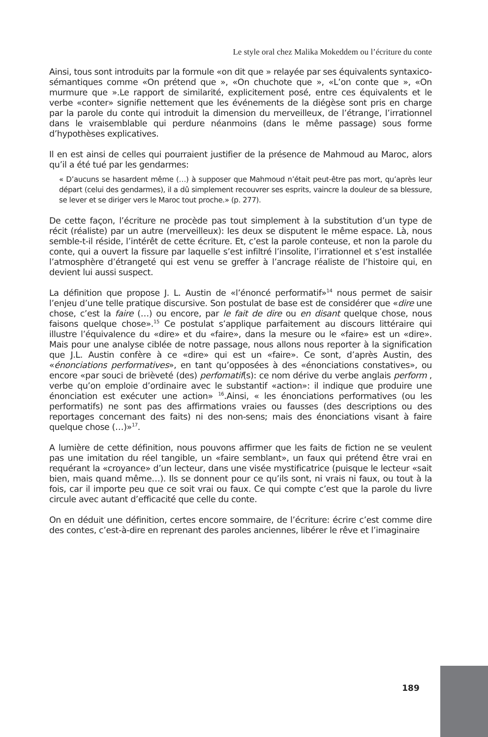Le style oral chez Malika Mokeddem ou l’écriture du conte
Ainsi, tous sont introduits par la formule «on dit que » relayée par ses équivalents syntaxico-sémantiques comme «On prétend que », «On chuchote que », «L’on conte que », «On murmure que ».Le rapport de similarité, explicitement posé, entre ces équivalents et le verbe «conter» signifie nettement que les événements de la diégèse sont pris en charge par la parole du conte qui introduit la dimension du merveilleux, de l’étrange, l’irrationnel dans le vraisemblable qui perdure néanmoins (dans le même passage) sous forme d’hypothèses explicatives.
Il en est ainsi de celles qui pourraient justifier de la présence de Mahmoud au Maroc, alors qu’il a été tué par les gendarmes:
« D’aucuns se hasardent même (…) à supposer que Mahmoud n’était peut-être pas mort, qu’après leur départ (celui des gendarmes), il a dû simplement recouvrer ses esprits, vaincre la douleur de sa blessure, se lever et se diriger vers le Maroc tout proche.» (p. 277).
De cette façon, l’écriture ne procède pas tout simplement à la substitution d’un type de récit (réaliste) par un autre (merveilleux): les deux se disputent le même espace. Là, nous semble-t-il réside, l’intérêt de cette écriture. Et, c’est la parole conteuse, et non la parole du conte, qui a ouvert la fissure par laquelle s’est infiltré l’insolite, l’irrationnel et s’est installée l’atmosphère d’étrangeté qui est venu se greffer à l’ancrage réaliste de l’histoire qui, en devient lui aussi suspect.
La définition que propose J. L. Austin de «l’énoncé performatif»<sup>14</sup> nous permet de saisir l’enjeu d’une telle pratique discursive. Son postulat de base est de considérer que «dire une chose, c’est la faire (…) ou encore, par le fait de dire ou en disant quelque chose, nous faisons quelque chose».<sup>15</sup> Ce postulat s’applique parfaitement au discours littéraire qui illustre l’équivalence du «dire» et du «faire», dans la mesure ou le «faire» est un «dire». Mais pour une analyse ciblée de notre passage, nous allons nous reporter à la signification que J.L. Austin confère à ce «dire» qui est un «faire». Ce sont, d’après Austin, des «énonciations performatives», en tant qu’opposées à des «énonciations constatives», ou encore «par souci de brièveté (des) perfomatif(s): ce nom dérive du verbe anglais perform , verbe qu’on emploie d’ordinaire avec le substantif «action»: il indique que produire une énonciation est exécuter une action» <sup>16</sup>.Ainsi, « les énonciations performatives (ou les performatifs) ne sont pas des affirmations vraies ou fausses (des descriptions ou des reportages concernant des faits) ni des non-sens; mais des énonciations visant à faire quelque chose (…)»<sup>17</sup>.
A lumière de cette définition, nous pouvons affirmer que les faits de fiction ne se veulent pas une imitation du réel tangible, un «faire semblant», un faux qui prétend être vrai en requérant la «croyance» d’un lecteur, dans une visée mystificatrice (puisque le lecteur «sait bien, mais quand même…). Ils se donnent pour ce qu’ils sont, ni vrais ni faux, ou tout à la fois, car il importe peu que ce soit vrai ou faux. Ce qui compte c’est que la parole du livre circule avec autant d’efficacité que celle du conte.
On en déduit une définition, certes encore sommaire, de l’écriture: écrire c’est comme dire des contes, c’est-à-dire en reprenant des paroles anciennes, libérer le rêve et l’imaginaire
189